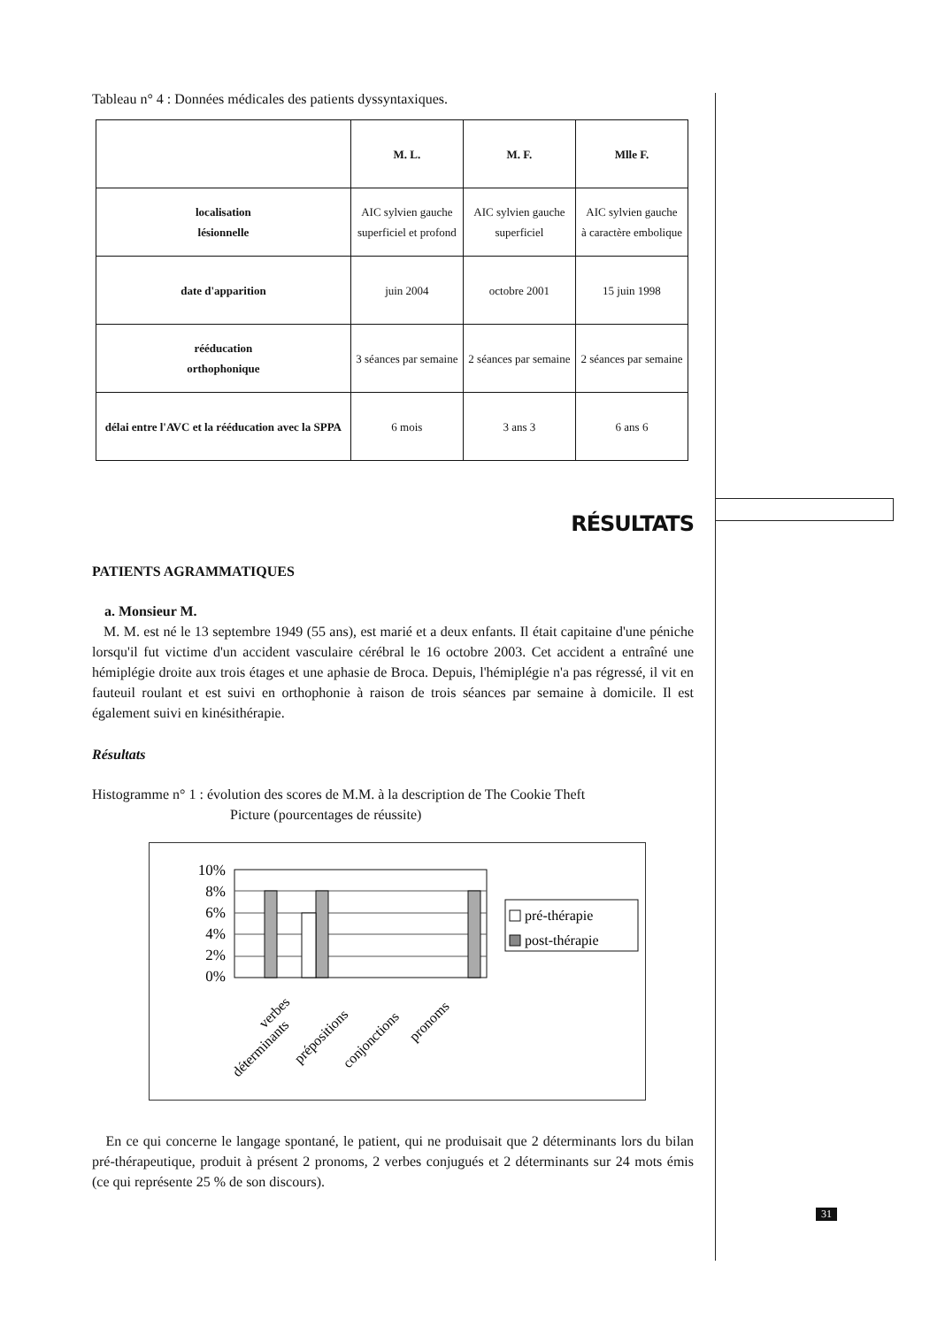Tableau n° 4 : Données médicales des patients dyssyntaxiques.
| | M. L. | M. F. | Mlle F. |
| --- | --- | --- | --- |
| localisation lésionnelle | AIC sylvien gauche superficiel et profond | AIC sylvien gauche superficiel | AIC sylvien gauche à caractère embolique |
| date d'apparition | juin 2004 | octobre 2001 | 15 juin 1998 |
| rééducation orthophonique | 3 séances par semaine | 2 séances par semaine | 2 séances par semaine |
| délai entre l'AVC et la rééducation avec la SPPA | 6 mois | 3 ans 3 | 6 ans 6 |
RÉSULTATS
PATIENTS AGRAMMATIQUES
a. Monsieur M.
M. M. est né le 13 septembre 1949 (55 ans), est marié et a deux enfants. Il était capitaine d'une péniche lorsqu'il fut victime d'un accident vasculaire cérébral le 16 octobre 2003. Cet accident a entraîné une hémiplégie droite aux trois étages et une aphasie de Broca. Depuis, l'hémiplégie n'a pas régressé, il vit en fauteuil roulant et est suivi en orthophonie à raison de trois séances par semaine à domicile. Il est également suivi en kinésithérapie.
Résultats
Histogramme n° 1 : évolution des scores de M.M. à la description de The Cookie Theft
Picture (pourcentages de réussite)
10%
8%
6%
4%
2%
0%
pré-thérapie
post-thérapie
verbes
déterminants
prépositions
conjonctions
pronoms
En ce qui concerne le langage spontané, le patient, qui ne produisait que 2 déterminants lors du bilan pré-thérapeutique, produit à présent 2 pronoms, 2 verbes conjugués et 2 déterminants sur 24 mots émis (ce qui représente 25 % de son discours).
31